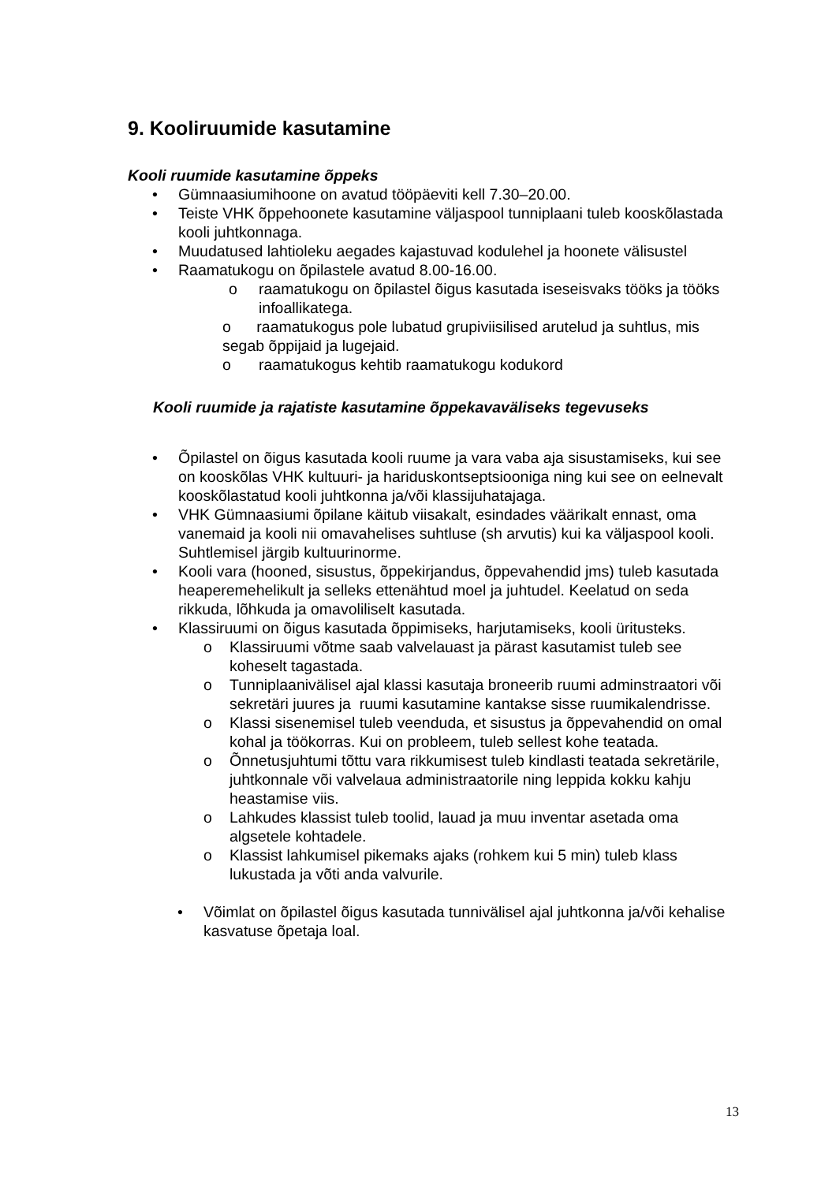9. Kooliruumide kasutamine
Kooli ruumide kasutamine õppeks
• Gümnaasiumihoone on avatud tööpäeviti kell 7.30–20.00.
• Teiste VHK õppehoonete kasutamine väljaspool tunniplaani tuleb kooskõlastada kooli juhtkonnaga.
• Muudatused lahtioleku aegades kajastuvad kodulehel ja hoonete välisustel
• Raamatukogu on õpilastele avatud 8.00-16.00.
o raamatukogu on õpilastel õigus kasutada iseseisvaks tööks ja tööks infoallikatega.
o raamatukogus pole lubatud grupiviisilised arutelud ja suhtlus, mis segab õppijaid ja lugejaid.
o raamatukogus kehtib raamatukogu kodukord
Kooli ruumide ja rajatiste kasutamine õppekavaväliseks tegevuseks
• Õpilastel on õigus kasutada kooli ruume ja vara vaba aja sisustamiseks, kui see on kooskõlas VHK kultuuri- ja hariduskontseptsiooniga ning kui see on eelnevalt kooskõlastatud kooli juhtkonna ja/või klassijuhatajaga.
• VHK Gümnaasiumi õpilane käitub viisakalt, esindades väärikalt ennast, oma vanemaid ja kooli nii omavahelises suhtluse (sh arvutis) kui ka väljaspool kooli. Suhtlemisel järgib kultuurinorme.
• Kooli vara (hooned, sisustus, õppekirjandus, õppevahendid jms) tuleb kasutada heaperemehelikult ja selleks ettenähtud moel ja juhtudel. Keelatud on seda rikkuda, lõhkuda ja omavoliliselt kasutada.
• Klassiruumi on õigus kasutada õppimiseks, harjutamiseks, kooli üritusteks.
o Klassiruumi võtme saab valvelauast ja pärast kasutamist tuleb see koheselt tagastada.
o Tunniplaanivälisel ajal klassi kasutaja broneerib ruumi adminstraatori või sekretäri juures ja ruumi kasutamine kantakse sisse ruumikalendrisse.
o Klassi sisenemisel tuleb veenduda, et sisustus ja õppevahendid on omal kohal ja töökorras. Kui on probleem, tuleb sellest kohe teatada.
o Õnnetusjuhtumi tõttu vara rikkumisest tuleb kindlasti teatada sekretärile, juhtkonnale või valvelaua administraatorile ning leppida kokku kahju heastamise viis.
o Lahkudes klassist tuleb toolid, lauad ja muu inventar asetada oma algsetele kohtadele.
o Klassist lahkumisel pikemaks ajaks (rohkem kui 5 min) tuleb klass lukustada ja võti anda valvurile.
• Võimlat on õpilastel õigus kasutada tunnivälisel ajal juhtkonna ja/või kehalise kasvatuse õpetaja loal.
13